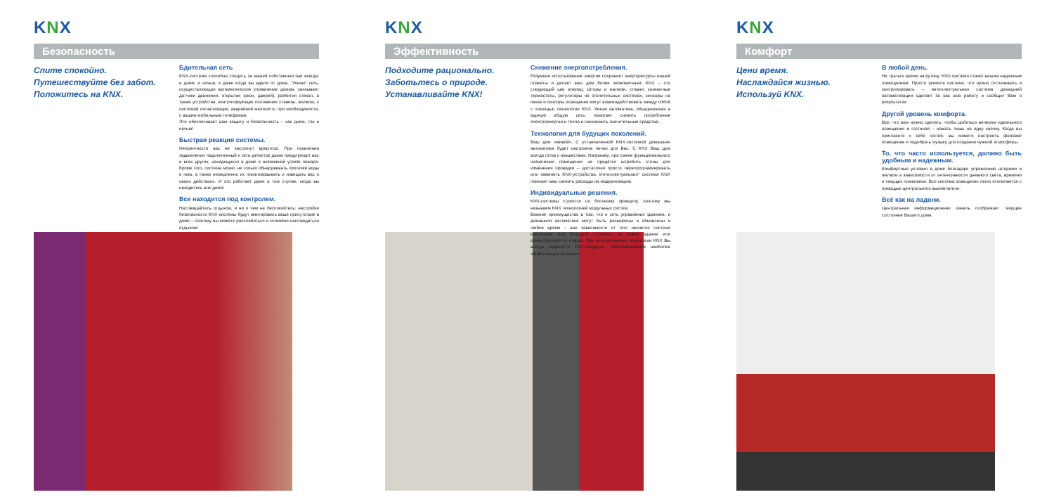KNX
Безопасность
Спите спокойно.
Путешествуйте без забот.
Положитесь на KNX.
Бдительная сеть
KNX-система способна следить за вашей собственностью всегда: и днем, и ночью, и даже когда вы вдали от дома. “Умная” сеть, осуществляющая автоматическое управление домом, связывает датчики движения, открытия (окон, дверей), разбития стекол, а также устройства, контролирующие положение ставень, жалюзи, с системой сигнализации, аварийной кнопкой и, при необходимости, с вашим мобильным телефоном.
Это обеспечивает вам защиту и безопасность – как днем, так и ночью!
Быстрая реакция системы.
Неприятности вас не застигнут врасплох. При появлении задымления подключенный к сети детектор дыма предупредит вас и всех других, находящихся в доме о возможной угрозе пожара. Кроме того, система может не только обнаруживать протечки воды и газа, а также немедленно их локализовывать и извещать вас о своих действиях. И это работает даже в том случае, когда вы находитесь вне дома!
Все находится под контролем.
Наслаждайтесь отдыхом, и ни о чем не беспокойтесь: настройки безопасности KNX-системы будут имитировать ваше присутствие в доме – поэтому вы можете расслабиться и спокойно наслаждаться отдыхом!
KNX
Эффективность
Подходите рационально.
Заботьтесь о природе.
Устанавливайте KNX!
Снижение энергопотребления.
Разумное использование энергии сохраняет энергоресурсы нашей планеты и делает ваш дом более экономичным. KNX – это следующий шаг вперед. Шторы и жалюзи, ставни, комнатные термостаты, регуляторы на отопительных системах, сенсоры на окнах и сенсоры освещения могут взаимодействовать между собой с помощью технологии KNX. Умная автоматика, объединенная в единую общую сеть, помогает снизить потребление электроэнергии и тепла и сэкономить значительные средства.
Технология для будущих поколений.
Ваш дом «живой». С установленной KNX-системой домашняя автоматика будет настроена лично для Вас. С KNX Ваш дом всегда готов к новшествам. Например, при смене функционального назначения помещения не придётся штробить стены для изменения проводки – достаточно просто перепрограммировать или заменить KNX-устройства. Интеллектуальная” система KNX поможет вам снизить расходы на модернизацию.
Индивидуальные решения.
KNX-системы строятся по блочному принципу, поэтому мы называем KNX технологией модульных систем.
Важное преимущество в том, что и сеть управления зданием, и домашняя автоматика могут быть расширены и обновлены в любое время – вне зависимости от того является система маленькой или большой, строится ли новое здание или реконструируется старое. При использовании технологии KNX Вы всегда подберёте KNX-продукты, обеспечивающие наиболее эффективные решения.
KNX
Комфорт
Цени время.
Наслаждайся жизнью.
Используй KNX.
В любой день.
Не тратьте время на рутину. KNX-система станет вашим надежным помощником. Просто укажите системе, что нужно отслеживать и контролировать – интеллектуальная система домашней автоматизации сделает за вас всю работу и сообщит Вам о результатах.
Другой уровень комфорта.
Все, что вам нужно сделать, чтобы добиться вечером идеального освещения в гостиной – нажать лишь на одну кнопку. Когда вы пригласите к себе гостей, вы можете настроить фоновое освещение и подобрать музыку для создания нужной атмосферы.
То, что часто используется, должно быть удобным и надежным.
Комфортные условия в доме благодаря управлению шторами и жалюзи в зависимости от интенсивности дневного света, времени и текущих пожелания. Вся система освещения легко отключается с помощью центрального выключателя.
Всё как на ладони.
Центральная информационная панель отображает текущее состояние Вашего дома.